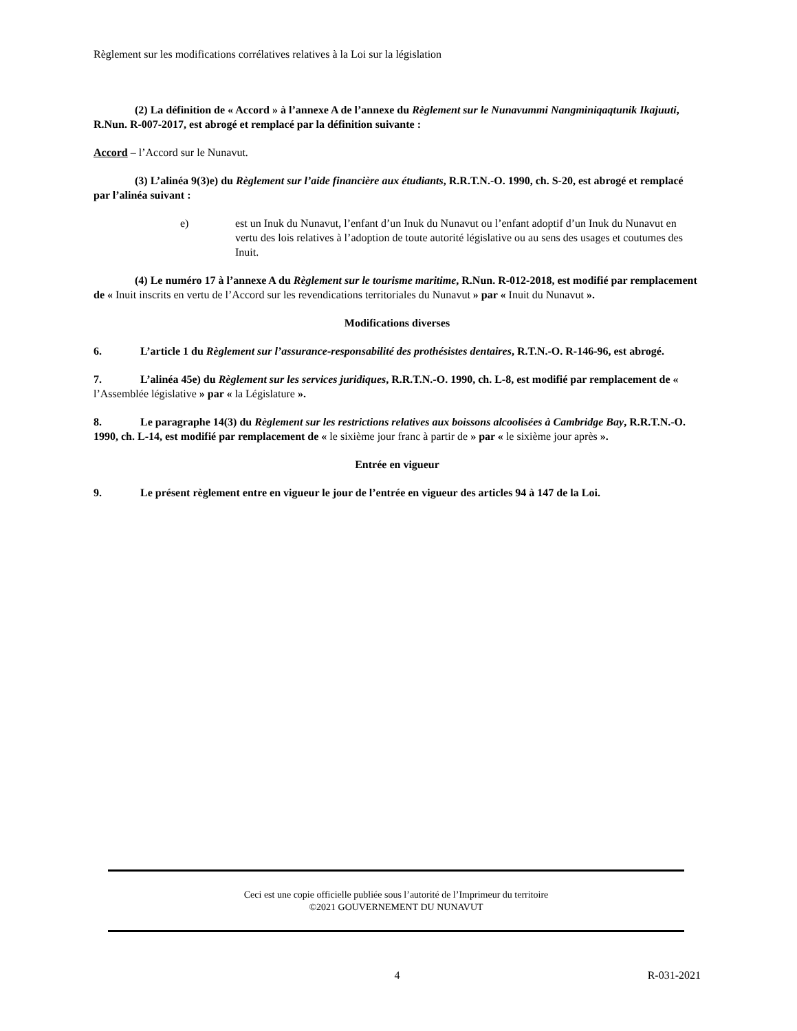Règlement sur les modifications corrélatives relatives à la Loi sur la législation
(2) La définition de « Accord » à l’annexe A de l’annexe du Règlement sur le Nunavummi Nangminiqaqtunik Ikajuuti, R.Nun. R-007-2017, est abrogé et remplacé par la définition suivante :
Accord – l’Accord sur le Nunavut.
(3) L’alinéa 9(3)e) du Règlement sur l’aide financière aux étudiants, R.R.T.N.-O. 1990, ch. S-20, est abrogé et remplacé par l’alinéa suivant :
e) est un Inuk du Nunavut, l’enfant d’un Inuk du Nunavut ou l’enfant adoptif d’un Inuk du Nunavut en vertu des lois relatives à l’adoption de toute autorité législative ou au sens des usages et coutumes des Inuit.
(4) Le numéro 17 à l’annexe A du Règlement sur le tourisme maritime, R.Nun. R-012-2018, est modifié par remplacement de « Inuit inscrits en vertu de l’Accord sur les revendications territoriales du Nunavut » par « Inuit du Nunavut ».
Modifications diverses
6. L’article 1 du Règlement sur l’assurance-responsabilité des prothésistes dentaires, R.T.N.-O. R-146-96, est abrogé.
7. L’alinéa 45e) du Règlement sur les services juridiques, R.R.T.N.-O. 1990, ch. L-8, est modifié par remplacement de « l’Assemblée législative » par « la Législature ».
8. Le paragraphe 14(3) du Règlement sur les restrictions relatives aux boissons alcoolisées à Cambridge Bay, R.R.T.N.-O. 1990, ch. L-14, est modifié par remplacement de « le sixième jour franc à partir de » par « le sixième jour après ».
Entrée en vigueur
9. Le présent règlement entre en vigueur le jour de l’entrée en vigueur des articles 94 à 147 de la Loi.
Ceci est une copie officielle publiée sous l’autorité de l’Imprimeur du territoire
©2021 GOUVERNEMENT DU NUNAVUT
4 R-031-2021